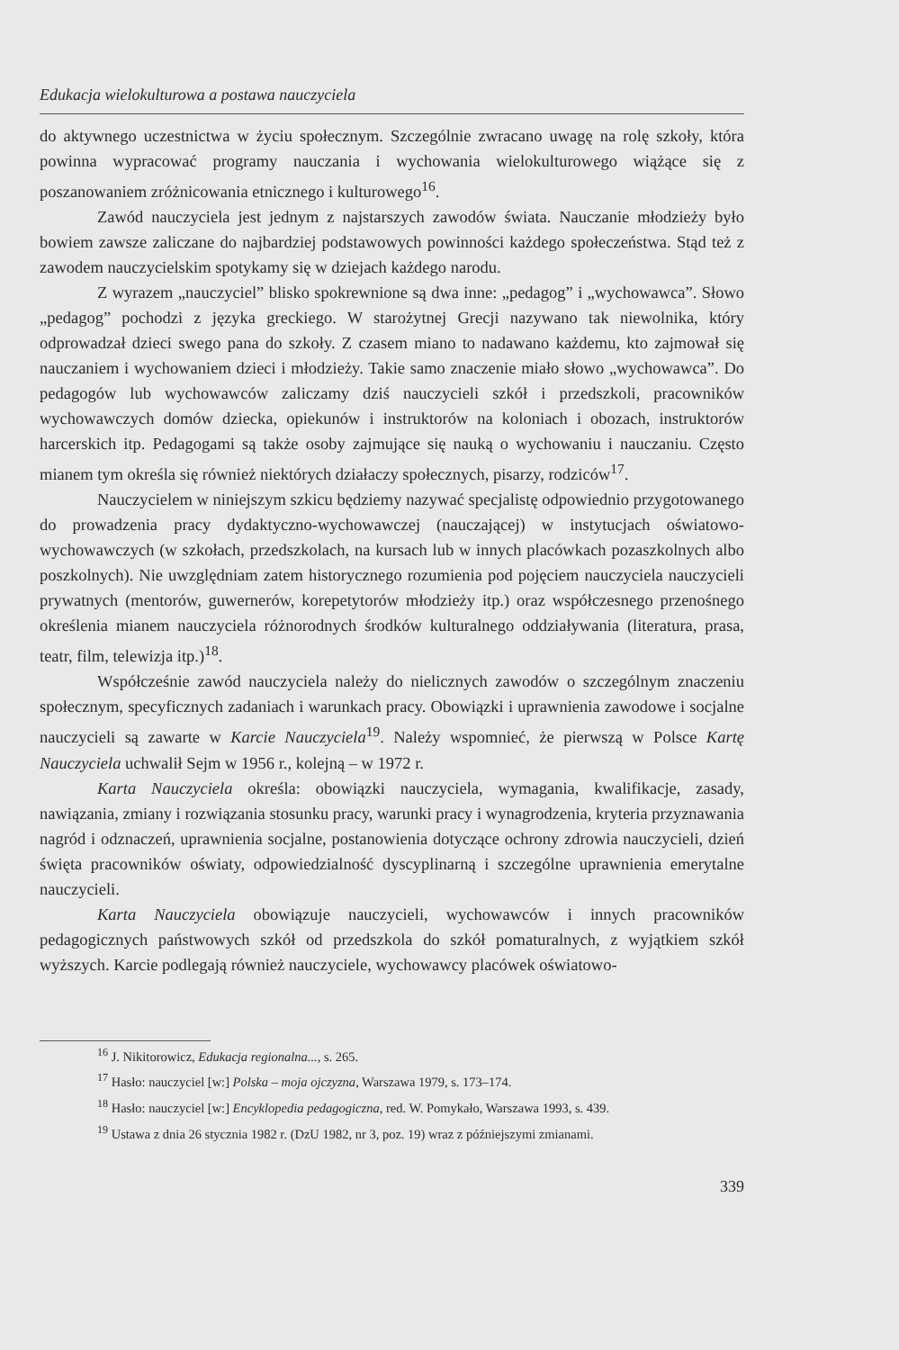Edukacja wielokulturowa a postawa nauczyciela
do aktywnego uczestnictwa w życiu społecznym. Szczególnie zwracano uwagę na rolę szkoły, która powinna wypracować programy nauczania i wychowania wielokulturowego wiążące się z poszanowaniem zróżnicowania etnicznego i kulturowego<sup>16</sup>.
Zawód nauczyciela jest jednym z najstarszych zawodów świata. Nauczanie młodzieży było bowiem zawsze zaliczane do najbardziej podstawowych powinności każdego społeczeństwa. Stąd też z zawodem nauczycielskim spotykamy się w dziejach każdego narodu.
Z wyrazem „nauczyciel” blisko spokrewnione są dwa inne: „pedagog” i „wychowawca”. Słowo „pedagog” pochodzi z języka greckiego. W starożytnej Grecji nazywano tak niewolnika, który odprowadzał dzieci swego pana do szkoły. Z czasem miano to nadawano każdemu, kto zajmował się nauczaniem i wychowaniem dzieci i młodzieży. Takie samo znaczenie miało słowo „wychowawca”. Do pedagogów lub wychowawców zaliczamy dziś nauczycieli szkół i przedszkoli, pracowników wychowawczych domów dziecka, opiekunów i instruktorów na koloniach i obozach, instruktorów harcerskich itp. Pedagogami są także osoby zajmujące się nauką o wychowaniu i nauczaniu. Często mianem tym określa się również niektórych działaczy społecznych, pisarzy, rodziców<sup>17</sup>.
Nauczycielem w niniejszym szkicu będziemy nazywać specjalistę odpowiednio przygotowanego do prowadzenia pracy dydaktyczno-wychowawczej (nauczającej) w instytucjach oświatowo-wychowawczych (w szkołach, przedszkolach, na kursach lub w innych placówkach pozaszkolnych albo poszkolnych). Nie uwzględniam zatem historycznego rozumienia pod pojęciem nauczyciela nauczycieli prywatnych (mentorów, guwernerów, korepetytorów młodzieży itp.) oraz współczesnego przenośnego określenia mianem nauczyciela różnorodnych środków kulturalnego oddziaływania (literatura, prasa, teatr, film, telewizja itp.)<sup>18</sup>.
Współcześnie zawód nauczyciela należy do nielicznych zawodów o szczególnym znaczeniu społecznym, specyficznych zadaniach i warunkach pracy. Obowiązki i uprawnienia zawodowe i socjalne nauczycieli są zawarte w Karcie Nauczyciela<sup>19</sup>. Należy wspomnieć, że pierwszą w Polsce Kartę Nauczyciela uchwalił Sejm w 1956 r., kolejną – w 1972 r.
Karta Nauczyciela określa: obowiązki nauczyciela, wymagania, kwalifikacje, zasady, nawiązania, zmiany i rozwiązania stosunku pracy, warunki pracy i wynagrodzenia, kryteria przyznawania nagród i odznaczeń, uprawnienia socjalne, postanowienia dotyczące ochrony zdrowia nauczycieli, dzień święta pracowników oświaty, odpowiedzialność dyscyplinarną i szczególne uprawnienia emerytalne nauczycieli.
Karta Nauczyciela obowiązuje nauczycieli, wychowawców i innych pracowników pedagogicznych państwowych szkół od przedszkola do szkół pomaturalnych, z wyjątkiem szkół wyższych. Karcie podlegają również nauczyciele, wychowawcy placówek oświatowo-
<sup>16</sup> J. Nikitorowicz, Edukacja regionalna..., s. 265.
<sup>17</sup> Hasło: nauczyciel [w:] Polska – moja ojczyzna, Warszawa 1979, s. 173–174.
<sup>18</sup> Hasło: nauczyciel [w:] Encyklopedia pedagogiczna, red. W. Pomykało, Warszawa 1993, s. 439.
<sup>19</sup> Ustawa z dnia 26 stycznia 1982 r. (DzU 1982, nr 3, poz. 19) wraz z późniejszymi zmianami.
339